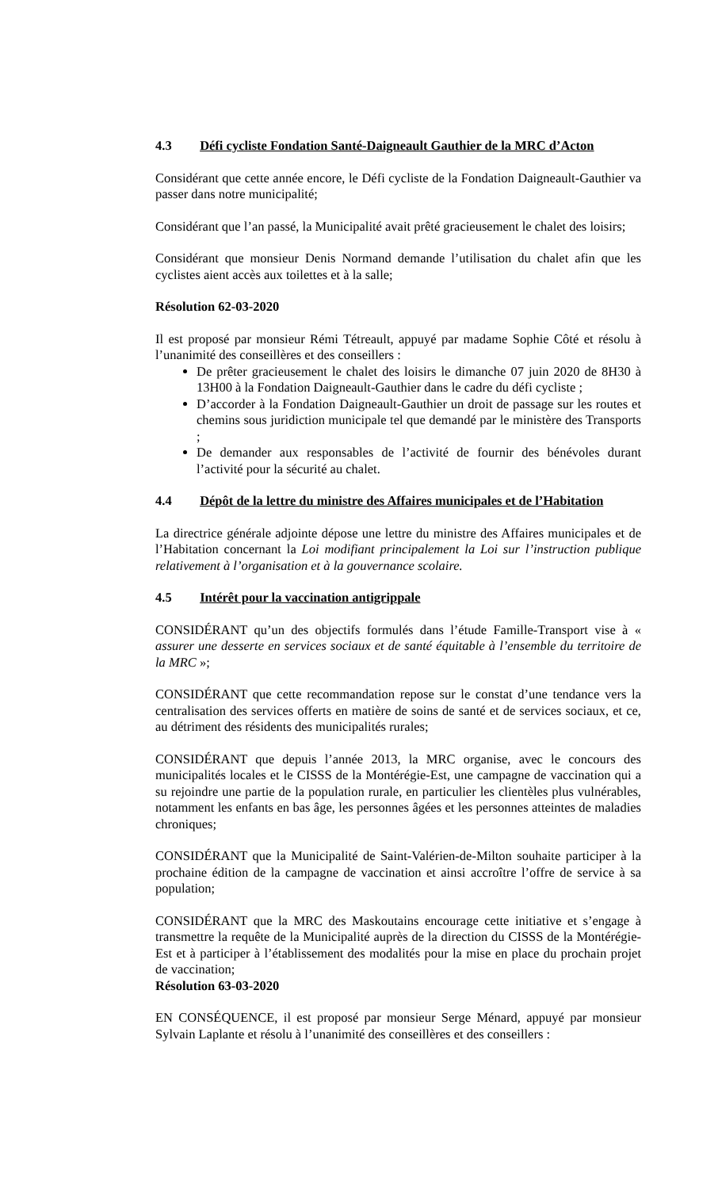4.3 Défi cycliste Fondation Santé-Daigneault Gauthier de la MRC d’Acton
Considérant que cette année encore, le Défi cycliste de la Fondation Daigneault-Gauthier va passer dans notre municipalité;
Considérant que l’an passé, la Municipalité avait prêté gracieusement le chalet des loisirs;
Considérant que monsieur Denis Normand demande l’utilisation du chalet afin que les cyclistes aient accès aux toilettes et à la salle;
Résolution 62-03-2020
Il est proposé par monsieur Rémi Tétreault, appuyé par madame Sophie Côté et résolu à l’unanimité des conseillères et des conseillers :
De prêter gracieusement le chalet des loisirs le dimanche 07 juin 2020 de 8H30 à 13H00 à la Fondation Daigneault-Gauthier dans le cadre du défi cycliste ;
D’accorder à la Fondation Daigneault-Gauthier un droit de passage sur les routes et chemins sous juridiction municipale tel que demandé par le ministère des Transports ;
De demander aux responsables de l’activité de fournir des bénévoles durant l’activité pour la sécurité au chalet.
4.4 Dépôt de la lettre du ministre des Affaires municipales et de l’Habitation
La directrice générale adjointe dépose une lettre du ministre des Affaires municipales et de l’Habitation concernant la Loi modifiant principalement la Loi sur l’instruction publique relativement à l’organisation et à la gouvernance scolaire.
4.5 Intérêt pour la vaccination antigrippale
CONSIDÉRANT qu’un des objectifs formulés dans l’étude Famille-Transport vise à « assurer une desserte en services sociaux et de santé équitable à l’ensemble du territoire de la MRC »;
CONSIDÉRANT que cette recommandation repose sur le constat d’une tendance vers la centralisation des services offerts en matière de soins de santé et de services sociaux, et ce, au détriment des résidents des municipalités rurales;
CONSIDÉRANT que depuis l’année 2013, la MRC organise, avec le concours des municipalités locales et le CISSS de la Montérégie-Est, une campagne de vaccination qui a su rejoindre une partie de la population rurale, en particulier les clientèles plus vulnérables, notamment les enfants en bas âge, les personnes âgées et les personnes atteintes de maladies chroniques;
CONSIDÉRANT que la Municipalité de Saint-Valérien-de-Milton souhaite participer à la prochaine édition de la campagne de vaccination et ainsi accroître l’offre de service à sa population;
CONSIDÉRANT que la MRC des Maskoutains encourage cette initiative et s’engage à transmettre la requête de la Municipalité auprès de la direction du CISSS de la Montérégie-Est et à participer à l’établissement des modalités pour la mise en place du prochain projet de vaccination;
Résolution 63-03-2020
EN CONSÉQUENCE, il est proposé par monsieur Serge Ménard, appuyé par monsieur Sylvain Laplante et résolu à l’unanimité des conseillères et des conseillers :